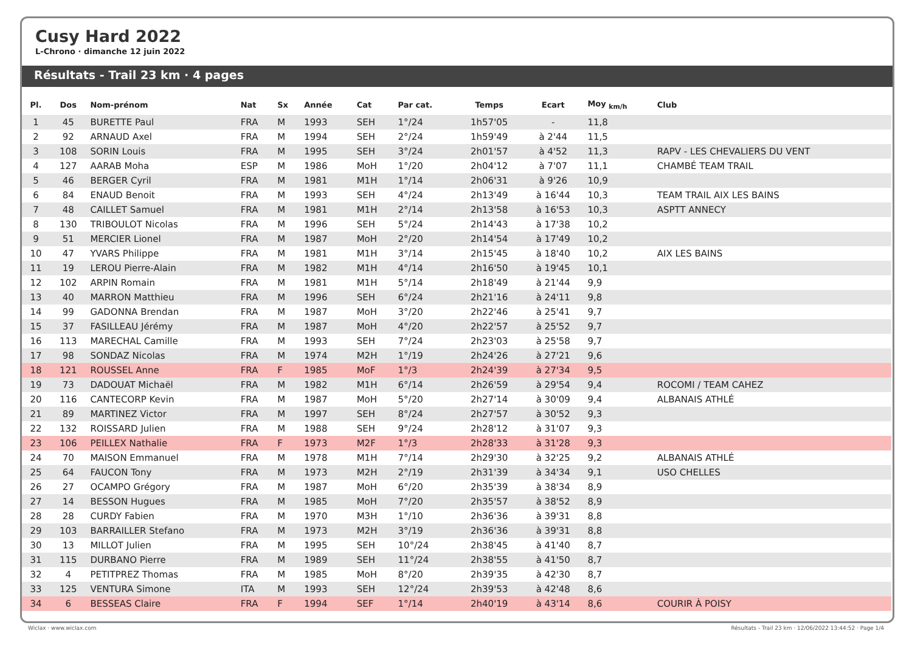Cusy Hard 2022
L-Chrono · dimanche 12 juin 2022
Résultats - Trail 23 km · 4 pages
| Pl. | Dos | Nom-prénom | Nat | Sx | Année | Cat | Par cat. | Temps | Ecart | Moy <sub>km/h</sub> | Club |
| --- | --- | --- | --- | --- | --- | --- | --- | --- | --- | --- | --- |
| 1 | 45 | BURETTE Paul | FRA | M | 1993 | SEH | 1°/24 | 1h57'05 | - | 11,8 | |
| 2 | 92 | ARNAUD Axel | FRA | M | 1994 | SEH | 2°/24 | 1h59'49 | à 2'44 | 11,5 | |
| 3 | 108 | SORIN Louis | FRA | M | 1995 | SEH | 3°/24 | 2h01'57 | à 4'52 | 11,3 | RAPV - LES CHEVALIERS DU VENT |
| 4 | 127 | AARAB Moha | ESP | M | 1986 | MoH | 1°/20 | 2h04'12 | à 7'07 | 11,1 | CHAMBÉ TEAM TRAIL |
| 5 | 46 | BERGER Cyril | FRA | M | 1981 | M1H | 1°/14 | 2h06'31 | à 9'26 | 10,9 | |
| 6 | 84 | ENAUD Benoit | FRA | M | 1993 | SEH | 4°/24 | 2h13'49 | à 16'44 | 10,3 | TEAM TRAIL AIX LES BAINS |
| 7 | 48 | CAILLET Samuel | FRA | M | 1981 | M1H | 2°/14 | 2h13'58 | à 16'53 | 10,3 | ASPTT ANNECY |
| 8 | 130 | TRIBOULOT Nicolas | FRA | M | 1996 | SEH | 5°/24 | 2h14'43 | à 17'38 | 10,2 | |
| 9 | 51 | MERCIER Lionel | FRA | M | 1987 | MoH | 2°/20 | 2h14'54 | à 17'49 | 10,2 | |
| 10 | 47 | YVARS Philippe | FRA | M | 1981 | M1H | 3°/14 | 2h15'45 | à 18'40 | 10,2 | AIX LES BAINS |
| 11 | 19 | LEROU Pierre-Alain | FRA | M | 1982 | M1H | 4°/14 | 2h16'50 | à 19'45 | 10,1 | |
| 12 | 102 | ARPIN Romain | FRA | M | 1981 | M1H | 5°/14 | 2h18'49 | à 21'44 | 9,9 | |
| 13 | 40 | MARRON Matthieu | FRA | M | 1996 | SEH | 6°/24 | 2h21'16 | à 24'11 | 9,8 | |
| 14 | 99 | GADONNA Brendan | FRA | M | 1987 | MoH | 3°/20 | 2h22'46 | à 25'41 | 9,7 | |
| 15 | 37 | FASILLEAU Jérémy | FRA | M | 1987 | MoH | 4°/20 | 2h22'57 | à 25'52 | 9,7 | |
| 16 | 113 | MARECHAL Camille | FRA | M | 1993 | SEH | 7°/24 | 2h23'03 | à 25'58 | 9,7 | |
| 17 | 98 | SONDAZ Nicolas | FRA | M | 1974 | M2H | 1°/19 | 2h24'26 | à 27'21 | 9,6 | |
| 18 | 121 | ROUSSEL Anne | FRA | F | 1985 | MoF | 1°/3 | 2h24'39 | à 27'34 | 9,5 | |
| 19 | 73 | DADOUAT Michaël | FRA | M | 1982 | M1H | 6°/14 | 2h26'59 | à 29'54 | 9,4 | ROCOMI / TEAM CAHEZ |
| 20 | 116 | CANTECORP Kevin | FRA | M | 1987 | MoH | 5°/20 | 2h27'14 | à 30'09 | 9,4 | ALBANAIS ATHLÉ |
| 21 | 89 | MARTINEZ Victor | FRA | M | 1997 | SEH | 8°/24 | 2h27'57 | à 30'52 | 9,3 | |
| 22 | 132 | ROISSARD Julien | FRA | M | 1988 | SEH | 9°/24 | 2h28'12 | à 31'07 | 9,3 | |
| 23 | 106 | PEILLEX Nathalie | FRA | F | 1973 | M2F | 1°/3 | 2h28'33 | à 31'28 | 9,3 | |
| 24 | 70 | MAISON Emmanuel | FRA | M | 1978 | M1H | 7°/14 | 2h29'30 | à 32'25 | 9,2 | ALBANAIS ATHLÉ |
| 25 | 64 | FAUCON Tony | FRA | M | 1973 | M2H | 2°/19 | 2h31'39 | à 34'34 | 9,1 | USO CHELLES |
| 26 | 27 | OCAMPO Grégory | FRA | M | 1987 | MoH | 6°/20 | 2h35'39 | à 38'34 | 8,9 | |
| 27 | 14 | BESSON Hugues | FRA | M | 1985 | MoH | 7°/20 | 2h35'57 | à 38'52 | 8,9 | |
| 28 | 28 | CURDY Fabien | FRA | M | 1970 | M3H | 1°/10 | 2h36'36 | à 39'31 | 8,8 | |
| 29 | 103 | BARRAILLER Stefano | FRA | M | 1973 | M2H | 3°/19 | 2h36'36 | à 39'31 | 8,8 | |
| 30 | 13 | MILLOT Julien | FRA | M | 1995 | SEH | 10°/24 | 2h38'45 | à 41'40 | 8,7 | |
| 31 | 115 | DURBANO Pierre | FRA | M | 1989 | SEH | 11°/24 | 2h38'55 | à 41'50 | 8,7 | |
| 32 | 4 | PETITPREZ Thomas | FRA | M | 1985 | MoH | 8°/20 | 2h39'35 | à 42'30 | 8,7 | |
| 33 | 125 | VENTURA Simone | ITA | M | 1993 | SEH | 12°/24 | 2h39'53 | à 42'48 | 8,6 | |
| 34 | 6 | BESSEAS Claire | FRA | F | 1994 | SEF | 1°/14 | 2h40'19 | à 43'14 | 8,6 | COURIR À POISY |
Wiclax · www.wiclax.com
Résultats - Trail 23 km · 12/06/2022 13:44:52 · Page 1/4